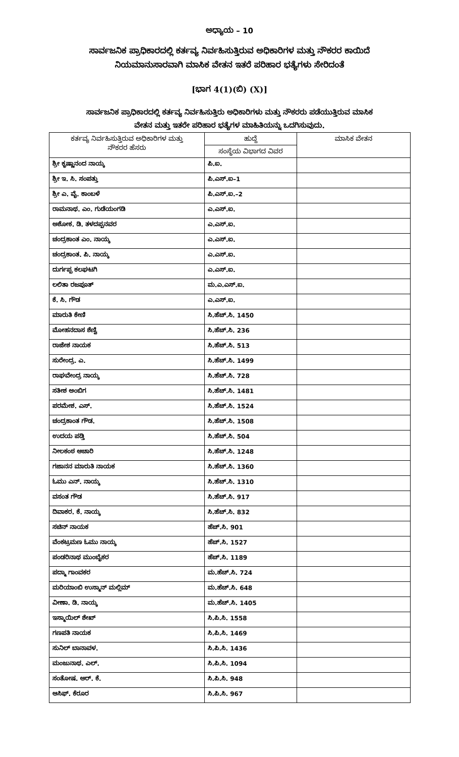ಅಧ್ಯಾಯ – 10
ಸಾರ್ವಜನಿಕ ಪ್ರಾಧಿಕಾರದಲ್ಲಿ ಕರ್ತವ್ಯ ನಿರ್ವಹಿಸುತ್ತಿರುವ ಅಧಿಕಾರಿಗಳ ಮತ್ತು ನೌಕರರ ಕಾಯಿದೆ
ನಿಯಮಾನುಸಾರವಾಗಿ ಮಾಸಿಕ ವೇತನ ಇತರೆ ಪರಿಹಾರ ಭತ್ಯೆಗಳು ಸೇರಿದಂತೆ
[ಭಾಗ 4(1)(ಬಿ) (X)]
ಸಾರ್ವಜನಿಕ ಪ್ರಾಧಿಕಾರದಲ್ಲಿ ಕರ್ತವ್ಯ ನಿರ್ವಹಿಸುತ್ತಿರು ಅಧಿಕಾರಿಗಳು ಮತ್ತು ನೌಕರರು ಪಡೆಯುತ್ತಿರುವ ಮಾಸಿಕ
ವೇತನ ಮತ್ತು ಇತರೇ ಪರಿಹಾರ ಭತ್ಯೆಗಳ ಮಾಹಿತಿಯನ್ನು ಒದಗಿಸುವುದು.
| ಕರ್ತವ್ಯ ನಿರ್ವಹಿಸುತ್ತಿರುವ ಅಧಿಕಾರಿಗಳ ಮತ್ತು ನೌಕರರ ಹೆಸರು | ಹುದ್ದೆ | ಮಾಸಿಕ ವೇತನ |
| --- | --- | --- |
| | ಸಂಸ್ಥೆಯ ವಿಭಾಗದ ವಿವರ | |
| ಶ್ರೀ ಕೃಷ್ಣಾನಂದ ನಾಯ್ಕ | ಪಿ.ಐ. | |
| ಶ್ರೀ ಇ. ಸಿ. ಸಂಪತ್ತು | ಪಿ.ಎಸ್.ಐ–1 | |
| ಶ್ರೀ ಎ. ವೈ. ಕಾಂಬಳೆ | ಪಿ.ಎಸ್.ಐ.–2 | |
| ರಾಮನಾಥ. ಎಂ. ಗುಡೆಯಂಗಡಿ | ಎ.ಎಸ್.ಐ. | |
| ಅಶೋಕ. ಡಿ. ತಳದಪ್ಪನವರ | ಎ.ಎಸ್.ಐ. | |
| ಚಂದ್ರಕಾಂತ ಎಂ. ನಾಯ್ಕ | ಎ.ಎಸ್.ಐ. | |
| ಚಂದ್ರಕಾಂತ. ಪಿ. ನಾಯ್ಕ | ಎ.ಎಸ್.ಐ. | |
| ದುರ್ಗಪ್ಪ ಕಲಘಟಗಿ | ಎ.ಎಸ್.ಐ. | |
| ಲಲಿತಾ ರಜಪೂತ್ | ಮ.ಎ.ಎಸ್.ಐ. | |
| ಕೆ. ಸಿ. ಗೌಡ | ಎ.ಎಸ್.ಐ. | |
| ಮಾರುತಿ ಕೇಣಿ | ಸಿ.ಹೆಚ್.ಸಿ. 1450 | |
| ಮೋಹನದಾಸ ಶೆಣ್ವಿ | ಸಿ.ಹೆಚ್.ಸಿ. 236 | |
| ರಾಜೇಶ ನಾಯಕ | ಸಿ.ಹೆಚ್.ಸಿ. 513 | |
| ಸುರೇಂದ್ರ. ಎ. | ಸಿ.ಹೆಚ್.ಸಿ. 1499 | |
| ರಾಘವೇಂದ್ರ ನಾಯ್ಕ | ಸಿ.ಹೆಚ್.ಸಿ. 728 | |
| ಸತೀಶ ಅಂಬಿಗ | ಸಿ.ಹೆಚ್.ಸಿ. 1481 | |
| ಪರಮೇಶ. ಎಸ್. | ಸಿ.ಹೆಚ್.ಸಿ. 1524 | |
| ಚಂದ್ರಕಾಂತ ಗೌಡ. | ಸಿ.ಹೆಚ್.ಸಿ. 1508 | |
| ಉದಯ ಪಡ್ತಿ | ಸಿ.ಹೆಚ್.ಸಿ. 504 | |
| ನೀಲಕಂಠ ಆಚಾರಿ | ಸಿ.ಹೆಚ್.ಸಿ. 1248 | |
| ಗಜಾನನ ಮಾರುತಿ ನಾಯಕ | ಸಿ.ಹೆಚ್.ಸಿ. 1360 | |
| ಓಮು ಎನ್. ನಾಯ್ಕ | ಸಿ.ಹೆಚ್.ಸಿ. 1310 | |
| ವಸಂತ ಗೌಡ | ಸಿ.ಹೆಚ್.ಸಿ. 917 | |
| ದಿವಾಕರ. ಕೆ. ನಾಯ್ಕ | ಸಿ.ಹೆಚ್.ಸಿ. 832 | |
| ಸಚಿನ್ ನಾಯಕ | ಹೆಚ್.ಸಿ. 901 | |
| ವೆಂಕಟ್ರಮಣ ಓಮು ನಾಯ್ಕ | ಹೆಚ್.ಸಿ. 1527 | |
| ಪಂಡರಿನಾಥ ಮುಂಬೈಕರ | ಹೆಚ್.ಸಿ. 1189 | |
| ಪದ್ಮಾ ಗಾಂವಕರ | ಮ.ಹೆಚ್.ಸಿ. 724 | |
| ಮರಿಯಾಂಬಿ ಉಸ್ಮಾನ್ ಮಲ್ಲಿಮ್ | ಮ.ಹೆಚ್.ಸಿ. 648 | |
| ವೀಣಾ. ಡಿ. ನಾಯ್ಕ | ಮ.ಹೆಚ್.ಸಿ. 1405 | |
| ಇಸ್ಮಾಯಿಲ್ ಶೇಖ್ | ಸಿ.ಪಿ.ಸಿ. 1558 | |
| ಗಣಪತಿ ನಾಯಕ | ಸಿ.ಪಿ.ಸಿ. 1469 | |
| ಸುನಿಲ್ ಬಾನಾವಳ. | ಸಿ.ಪಿ.ಸಿ. 1436 | |
| ಮಂಜುನಾಥ. ಎಲ್. | ಸಿ.ಪಿ.ಸಿ. 1094 | |
| ಸಂತೋಷ. ಆರ್. ಕೆ. | ಸಿ.ಪಿ.ಸಿ. 948 | |
| ಆಸಿಫ್. ಕೆರೂರ | ಸಿ.ಪಿ.ಸಿ. 967 | |